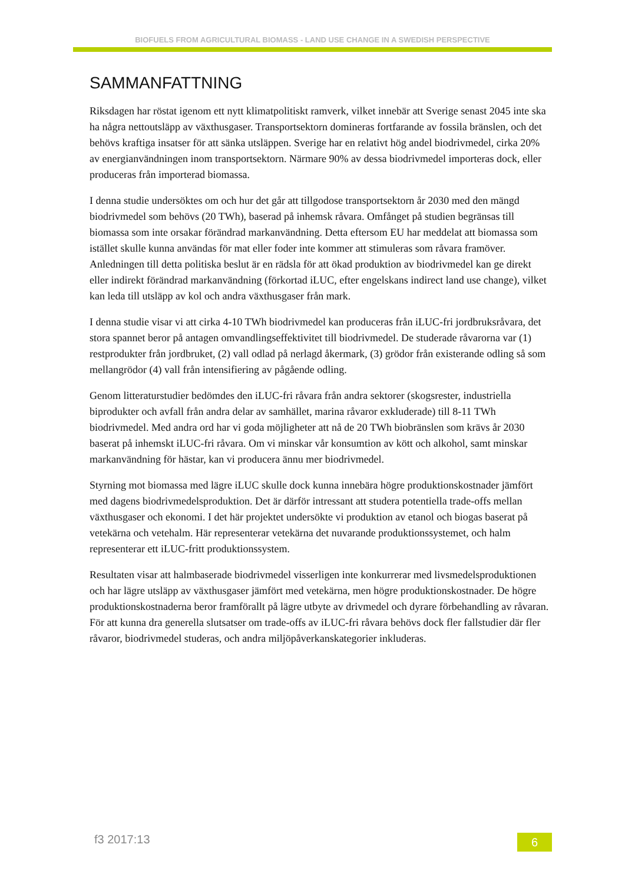BIOFUELS FROM AGRICULTURAL BIOMASS - LAND USE CHANGE IN A SWEDISH PERSPECTIVE
SAMMANFATTNING
Riksdagen har röstat igenom ett nytt klimatpolitiskt ramverk, vilket innebär att Sverige senast 2045 inte ska ha några nettoutsläpp av växthusgaser. Transportsektorn domineras fortfarande av fossila bränslen, och det behövs kraftiga insatser för att sänka utsläppen. Sverige har en relativt hög andel biodrivmedel, cirka 20% av energianvändningen inom transportsektorn. Närmare 90% av dessa biodrivmedel importeras dock, eller produceras från importerad biomassa.
I denna studie undersöktes om och hur det går att tillgodose transportsektorn år 2030 med den mängd biodrivmedel som behövs (20 TWh), baserad på inhemsk råvara. Omfånget på studien begränsas till biomassa som inte orsakar förändrad markanvändning. Detta eftersom EU har meddelat att biomassa som istället skulle kunna användas för mat eller foder inte kommer att stimuleras som råvara framöver. Anledningen till detta politiska beslut är en rädsla för att ökad produktion av biodrivmedel kan ge direkt eller indirekt förändrad markanvändning (förkortad iLUC, efter engelskans indirect land use change), vilket kan leda till utsläpp av kol och andra växthusgaser från mark.
I denna studie visar vi att cirka 4-10 TWh biodrivmedel kan produceras från iLUC-fri jordbruksråvara, det stora spannet beror på antagen omvandlingseffektivitet till biodrivmedel. De studerade råvarorna var (1) restprodukter från jordbruket, (2) vall odlad på nerlagd åkermark, (3) grödor från existerande odling så som mellangrödor (4) vall från intensifiering av pågående odling.
Genom litteraturstudier bedömdes den iLUC-fri råvara från andra sektorer (skogsrester, industriella biprodukter och avfall från andra delar av samhället, marina råvaror exkluderade) till 8-11 TWh biodrivmedel. Med andra ord har vi goda möjligheter att nå de 20 TWh biobränslen som krävs år 2030 baserat på inhemskt iLUC-fri råvara. Om vi minskar vår konsumtion av kött och alkohol, samt minskar markanvändning för hästar, kan vi producera ännu mer biodrivmedel.
Styrning mot biomassa med lägre iLUC skulle dock kunna innebära högre produktionskostnader jämfört med dagens biodrivmedelsproduktion. Det är därför intressant att studera potentiella trade-offs mellan växthusgaser och ekonomi. I det här projektet undersökte vi produktion av etanol och biogas baserat på vetekärna och vetehalm. Här representerar vetekärna det nuvarande produktionssystemet, och halm representerar ett iLUC-fritt produktionssystem.
Resultaten visar att halmbaserade biodrivmedel visserligen inte konkurrerar med livsmedelsproduktionen och har lägre utsläpp av växthusgaser jämfört med vetekärna, men högre produktionskostnader. De högre produktionskostnaderna beror framförallt på lägre utbyte av drivmedel och dyrare förbehandling av råvaran. För att kunna dra generella slutsatser om trade-offs av iLUC-fri råvara behövs dock fler fallstudier där fler råvaror, biodrivmedel studeras, och andra miljöpåverkanskategorier inkluderas.
f3 2017:13 6